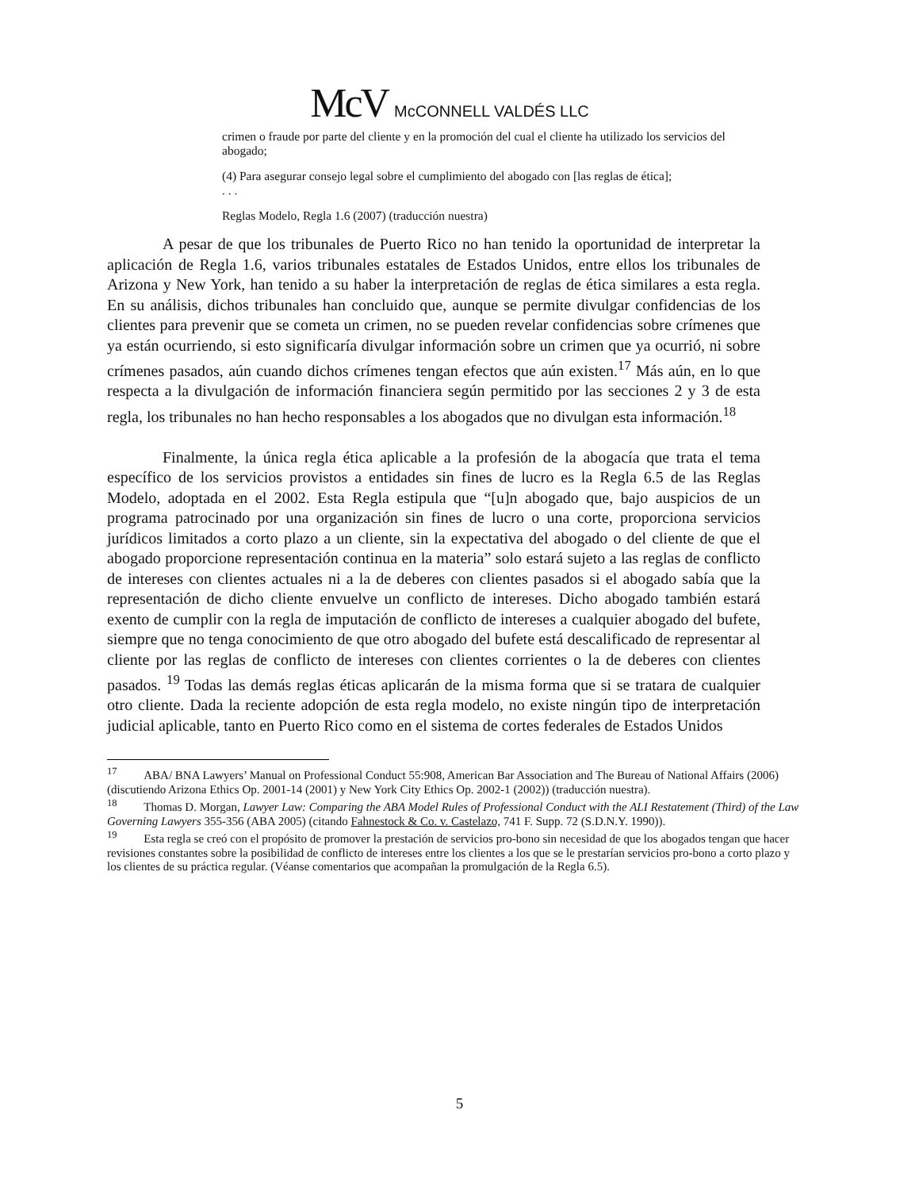McV McCONNELL VALDÉS LLC
crimen o fraude por parte del cliente y en la promoción del cual el cliente ha utilizado los servicios del abogado;
(4) Para asegurar consejo legal sobre el cumplimiento del abogado con [las reglas de ética];
. . .
Reglas Modelo, Regla 1.6 (2007) (traducción nuestra)
A pesar de que los tribunales de Puerto Rico no han tenido la oportunidad de interpretar la aplicación de Regla 1.6, varios tribunales estatales de Estados Unidos, entre ellos los tribunales de Arizona y New York, han tenido a su haber la interpretación de reglas de ética similares a esta regla. En su análisis, dichos tribunales han concluido que, aunque se permite divulgar confidencias de los clientes para prevenir que se cometa un crimen, no se pueden revelar confidencias sobre crímenes que ya están ocurriendo, si esto significaría divulgar información sobre un crimen que ya ocurrió, ni sobre crímenes pasados, aún cuando dichos crímenes tengan efectos que aún existen.<sup>17</sup> Más aún, en lo que respecta a la divulgación de información financiera según permitido por las secciones 2 y 3 de esta regla, los tribunales no han hecho responsables a los abogados que no divulgan esta información.<sup>18</sup>
Finalmente, la única regla ética aplicable a la profesión de la abogacía que trata el tema específico de los servicios provistos a entidades sin fines de lucro es la Regla 6.5 de las Reglas Modelo, adoptada en el 2002. Esta Regla estipula que “[u]n abogado que, bajo auspicios de un programa patrocinado por una organización sin fines de lucro o una corte, proporciona servicios jurídicos limitados a corto plazo a un cliente, sin la expectativa del abogado o del cliente de que el abogado proporcione representación continua en la materia” solo estará sujeto a las reglas de conflicto de intereses con clientes actuales ni a la de deberes con clientes pasados si el abogado sabía que la representación de dicho cliente envuelve un conflicto de intereses. Dicho abogado también estará exento de cumplir con la regla de imputación de conflicto de intereses a cualquier abogado del bufete, siempre que no tenga conocimiento de que otro abogado del bufete está descalificado de representar al cliente por las reglas de conflicto de intereses con clientes corrientes o la de deberes con clientes pasados. <sup>19</sup> Todas las demás reglas éticas aplicarán de la misma forma que si se tratara de cualquier otro cliente. Dada la reciente adopción de esta regla modelo, no existe ningún tipo de interpretación judicial aplicable, tanto en Puerto Rico como en el sistema de cortes federales de Estados Unidos
<sup>17</sup> ABA/ BNA Lawyers’ Manual on Professional Conduct 55:908, American Bar Association and The Bureau of National Affairs (2006) (discutiendo Arizona Ethics Op. 2001-14 (2001) y New York City Ethics Op. 2002-1 (2002)) (traducción nuestra).
<sup>18</sup> Thomas D. Morgan, Lawyer Law: Comparing the ABA Model Rules of Professional Conduct with the ALI Restatement (Third) of the Law Governing Lawyers 355-356 (ABA 2005) (citando Fahnestock & Co. v. Castelazo, 741 F. Supp. 72 (S.D.N.Y. 1990)).
<sup>19</sup> Esta regla se creó con el propósito de promover la prestación de servicios pro-bono sin necesidad de que los abogados tengan que hacer revisiones constantes sobre la posibilidad de conflicto de intereses entre los clientes a los que se le prestarían servicios pro-bono a corto plazo y los clientes de su práctica regular. (Véanse comentarios que acompañan la promulgación de la Regla 6.5).
5